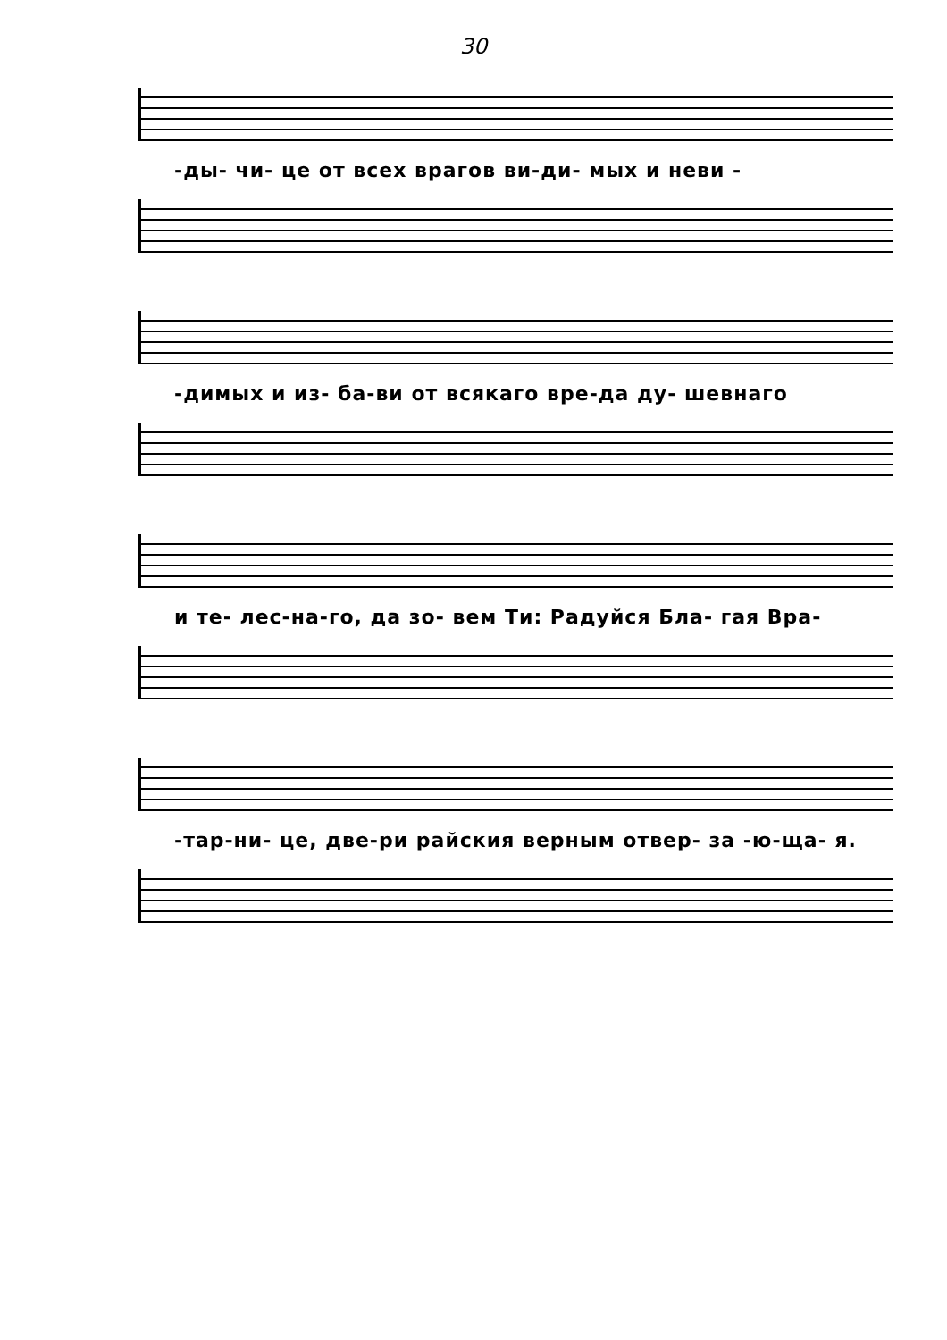30
-ды- чи- це от всех врагов ви-ди- мых и неви -
-димых и из- ба-ви от всякаго вре-да ду- шевнаго
и те- лес-на-го, да зо- вем Ти: Радуйся Бла- гая Вра-
-тар-ни- це, две-ри райския верным отвер- за -ю-ща- я.